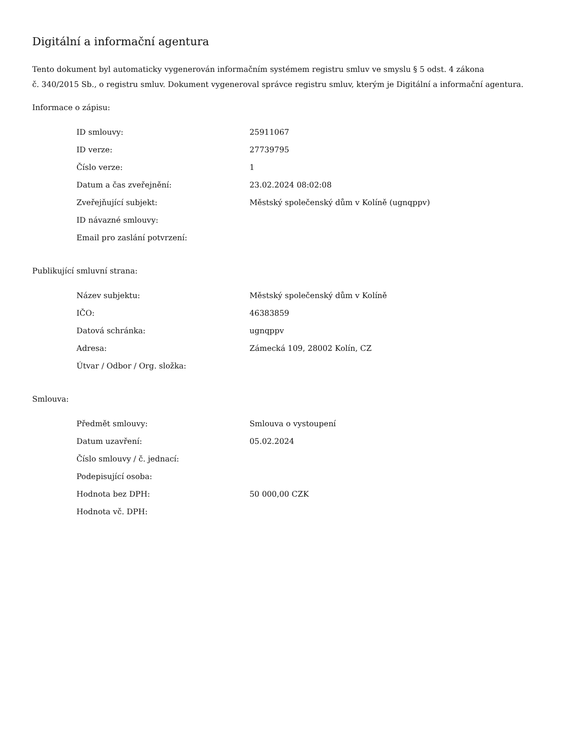Digitální a informační agentura
Tento dokument byl automaticky vygenerován informačním systémem registru smluv ve smyslu § 5 odst. 4 zákona
č. 340/2015 Sb., o registru smluv. Dokument vygeneroval správce registru smluv, kterým je Digitální a informační agentura.
Informace o zápisu:
| ID smlouvy: | 25911067 |
| ID verze: | 27739795 |
| Číslo verze: | 1 |
| Datum a čas zveřejnění: | 23.02.2024 08:02:08 |
| Zveřejňující subjekt: | Městský společenský dům v Kolíně (ugnqppv) |
| ID návazné smlouvy: | |
| Email pro zaslání potvrzení: | |
Publikující smluvní strana:
| Název subjektu: | Městský společenský dům v Kolíně |
| IČO: | 46383859 |
| Datová schránka: | ugnqppv |
| Adresa: | Zámecká 109, 28002 Kolín, CZ |
| Útvar / Odbor / Org. složka: | |
Smlouva:
| Předmět smlouvy: | Smlouva o vystoupení |
| Datum uzavření: | 05.02.2024 |
| Číslo smlouvy / č. jednací: | |
| Podepisující osoba: | |
| Hodnota bez DPH: | 50 000,00 CZK |
| Hodnota vč. DPH: | |